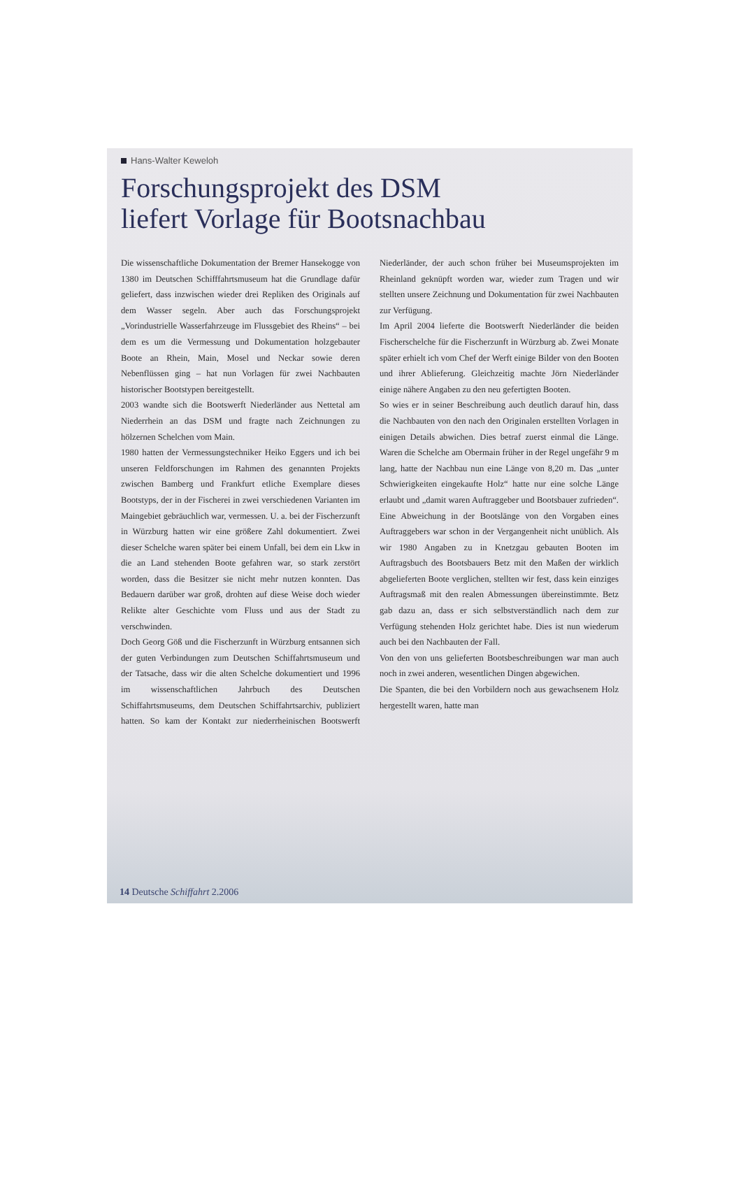Hans-Walter Keweloh
Forschungsprojekt des DSM
liefert Vorlage für Bootsnachbau
Die wissenschaftliche Dokumentation der Bremer Hansekogge von 1380 im Deutschen Schifffahrtsmuseum hat die Grundlage dafür geliefert, dass inzwischen wieder drei Repliken des Originals auf dem Wasser segeln. Aber auch das Forschungsprojekt „Vorindustrielle Wasserfahrzeuge im Flussgebiet des Rheins“ – bei dem es um die Vermessung und Dokumentation holzgebauter Boote an Rhein, Main, Mosel und Neckar sowie deren Nebenflüssen ging – hat nun Vorlagen für zwei Nachbauten historischer Bootstypen bereitgestellt.
2003 wandte sich die Bootswerft Niederländer aus Nettetal am Niederrhein an das DSM und fragte nach Zeichnungen zu hölzernen Schelchen vom Main.
1980 hatten der Vermessungstechniker Heiko Eggers und ich bei unseren Feldforschungen im Rahmen des genannten Projekts zwischen Bamberg und Frankfurt etliche Exemplare dieses Bootstyps, der in der Fischerei in zwei verschiedenen Varianten im Maingebiet gebräuchlich war, vermessen. U. a. bei der Fischerzunft in Würzburg hatten wir eine größere Zahl dokumentiert. Zwei dieser Schelche waren später bei einem Unfall, bei dem ein Lkw in die an Land stehenden Boote gefahren war, so stark zerstört worden, dass die Besitzer sie nicht mehr nutzen konnten. Das Bedauern darüber war groß, drohten auf diese Weise doch wieder Relikte alter Geschichte vom Fluss und aus der Stadt zu verschwinden.
Doch Georg Göß und die Fischerzunft in Würzburg entsannen sich der guten Verbindungen zum Deutschen Schiffahrtsmuseum und der Tatsache, dass wir die alten Schelche dokumentiert und 1996 im wissenschaftlichen Jahrbuch des Deutschen Schiffahrtsmuseums, dem Deutschen Schiffahrtsarchiv, publiziert hatten. So kam der Kontakt zur niederrheinischen Bootswerft Niederländer, der auch schon früher bei Museumsprojekten im Rheinland geknüpft worden war, wieder zum Tragen und wir stellten unsere Zeichnung und Dokumentation für zwei Nachbauten zur Verfügung.
Im April 2004 lieferte die Bootswerft Niederländer die beiden Fischerschelche für die Fischerzunft in Würzburg ab. Zwei Monate später erhielt ich vom Chef der Werft einige Bilder von den Booten und ihrer Ablieferung. Gleichzeitig machte Jörn Niederländer einige nähere Angaben zu den neu gefertigten Booten.
So wies er in seiner Beschreibung auch deutlich darauf hin, dass die Nachbauten von den nach den Originalen erstellten Vorlagen in einigen Details abwichen. Dies betraf zuerst einmal die Länge. Waren die Schelche am Obermain früher in der Regel ungefähr 9 m lang, hatte der Nachbau nun eine Länge von 8,20 m. Das „unter Schwierigkeiten eingekaufte Holz“ hatte nur eine solche Länge erlaubt und „damit waren Auftraggeber und Bootsbauer zufrieden“. Eine Abweichung in der Bootslänge von den Vorgaben eines Auftraggebers war schon in der Vergangenheit nicht unüblich. Als wir 1980 Angaben zu in Knetzgau gebauten Booten im Auftragsbuch des Bootsbauers Betz mit den Maßen der wirklich abgelieferten Boote verglichen, stellten wir fest, dass kein einziges Auftragsmaß mit den realen Abmessungen übereinstimmte. Betz gab dazu an, dass er sich selbstverständlich nach dem zur Verfügung stehenden Holz gerichtet habe. Dies ist nun wiederum auch bei den Nachbauten der Fall.
Von den von uns gelieferten Bootsbeschreibungen war man auch noch in zwei anderen, wesentlichen Dingen abgewichen.
Die Spanten, die bei den Vorbildern noch aus gewachsenem Holz hergestellt waren, hatte man
14 Deutsche Schiffahrt 2.2006